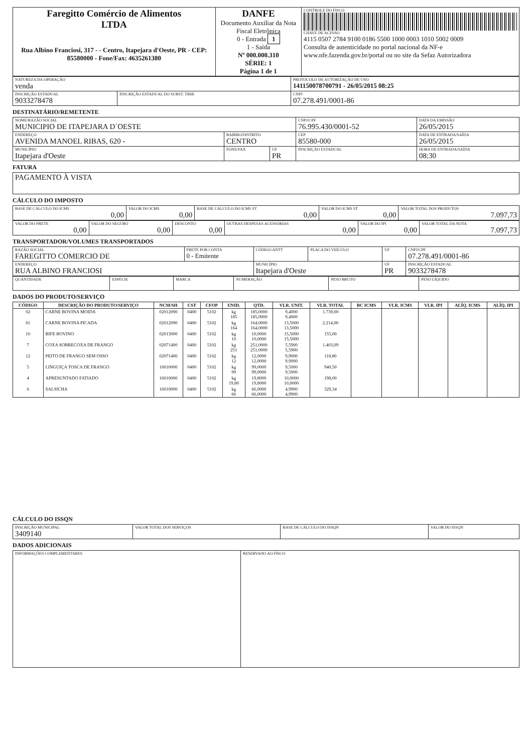| Faregitto Comércio de Alimentos LTDA Rua Albino Franciosi, 317 - - Centro, Itapejara d'Oeste, PR - CEP: 85580000 - Fone/Fax: 4635261380 | DANFE Documento Auxiliar da Nota Fiscal Eletrônica 0 - Entrada 1 1 - Saída Nº 000.000.310 SÉRIE: 1 Página 1 de 1 | CONTROLE DO FISCO CHAVE DE ACESSO 4115 0507 2784 9100 0186 5500 1000 0003 1010 5002 0009 Consulta de autenticidade no portal nacional da NF-e www.nfe.fazenda.gov.br/portal ou no site da Sefaz Autorizadora |
| NATUREZA DA OPERAÇÃO venda | | PROTOCOLO DE AUTORIZAÇÃO DE USO 141150078700791 - 26/05/2015 08:25 |
| INSCRIÇÃO ESTADUAL 9033278478 | INSCRIÇÃO ESTADUAL DO SUBST. TRIB. | CNPJ 07.278.491/0001-86 |
DESTINATÁRIO/REMETENTE
| NOME/RAZÃO SOCIAL MUNICIPIO DE ITAPEJARA D´OESTE | | | CNPJ/CPF 76.995.430/0001-52 | | DATA DA EMISSÃO 26/05/2015 |
| ENDEREÇO AVENIDA MANOEL RIBAS, 620 - | BAIRRO/DISTRITO CENTRO | | | CEP 85580-000 | DATA DE ENTRADA/SAÍDA 26/05/2015 |
| MUNICÍPIO Itapejara d'Oeste | FONE/FAX | UF PR | INSCRIÇÃO ESTADUAL | | HORA DE ENTRADA/SAÍDA 08:30 |
FATURA
| PAGAMENTO À VISTA |
CÁLCULO DO IMPOSTO
| BASE DE CÁLCULO DO ICMS 0,00 | VALOR DO ICMS 0,00 | BASE DE CÁLCULO DO ICMS ST 0,00 | VALOR DO ICMS ST 0,00 | VALOR TOTAL DOS PRODUTOS 7.097,73 |
| VALOR DO FRETE 0,00 | VALOR DO SEGURO 0,00 | DESCONTO 0,00 | OUTRAS DESPESAS ACESSÓRIAS 0,00 | VALOR DO IPI 0,00 | VALOR TOTAL DA NOTA 7.097,73 |
TRANSPORTADOR/VOLUMES TRANSPORTADOS
| RAZÃO SOCIAL FAREGITTO COMERCIO DE | FRETE POR CONTA 0 - Emitente | CÓDIGO ANTT | PLACA DO VEÍCULO | UF | CNPJ/CPF 07.278.491/0001-86 |
| ENDEREÇO RUA ALBINO FRANCIOSI | | MUNICÍPIO Itapejara d'Oeste | | UF PR | INSCRIÇÃO ESTADUAL 9033278478 |
| QUANTIDADE | ESPÉCIE | MARCA | NUMERAÇÃO | PESO BRUTO | PESO LÍQUIDO |
DADOS DO PRODUTO/SERVIÇO
| CÓDIGO | DESCRIÇÃO DO PRODUTO/SERVIÇO | NCM/SH | CST | CFOP | UNID. | QTD. | VLR. UNIT. | VLR. TOTAL | BC ICMS | VLR. ICMS | VLR. IPI | ALÍQ. ICMS | ALÍQ. IPI |
| --- | --- | --- | --- | --- | --- | --- | --- | --- | --- | --- | --- | --- | --- |
| 02 | CARNE BOVINA MOIDA | 02012090 | 0400 | 5102 | kg 185 | 185,0000 185,0000 | 9,4000 9,4000 | 1.739,00 | | | | | |
| 01 | CARNE BOVINA PICADA | 02012090 | 0400 | 5102 | kg 164 | 164,0000 164,0000 | 13,5000 13,5000 | 2.214,00 | | | | | |
| 10 | BIFE BOVINO | 02013000 | 0400 | 5102 | kg 10 | 10,0000 10,0000 | 15,5000 15,5000 | 155,00 | | | | | |
| 7 | COXA SOBRECOXA DE FRANGO | 02071400 | 0400 | 5102 | kg 251 | 251,0000 251,0000 | 5,5900 5,5900 | 1.403,09 | | | | | |
| 12 | PEITO DE FRANGO SEM OSSO | 02071400 | 0400 | 5102 | kg 12 | 12,0000 12,0000 | 9,9000 9,9000 | 118,80 | | | | | |
| 5 | LINGUIÇA TOSCA DE FRANGO | 16010000 | 0400 | 5102 | kg 99 | 99,0000 99,0000 | 9,5000 9,5000 | 940,50 | | | | | |
| 4 | APRESUNTADO FATIADO | 16010000 | 0400 | 5102 | kg 19,80 | 19,8000 19,8000 | 10,0000 10,0000 | 198,00 | | | | | |
| 6 | SALSICHA | 16010000 | 0400 | 5102 | kg 66 | 66,0000 66,0000 | 4,9900 4,9900 | 329,34 | | | | | |
CÁLCULO DO ISSQN
| INSCRIÇÃO MUNICIPAL 3409140 | VALOR TOTAL DOS SERVIÇOS | BASE DE CÁLCULO DO ISSQN | VALOR DO ISSQN |
DADOS ADICIONAIS
| INFORMAÇÕES COMPLEMENTARES | RESERVADO AO FISCO |